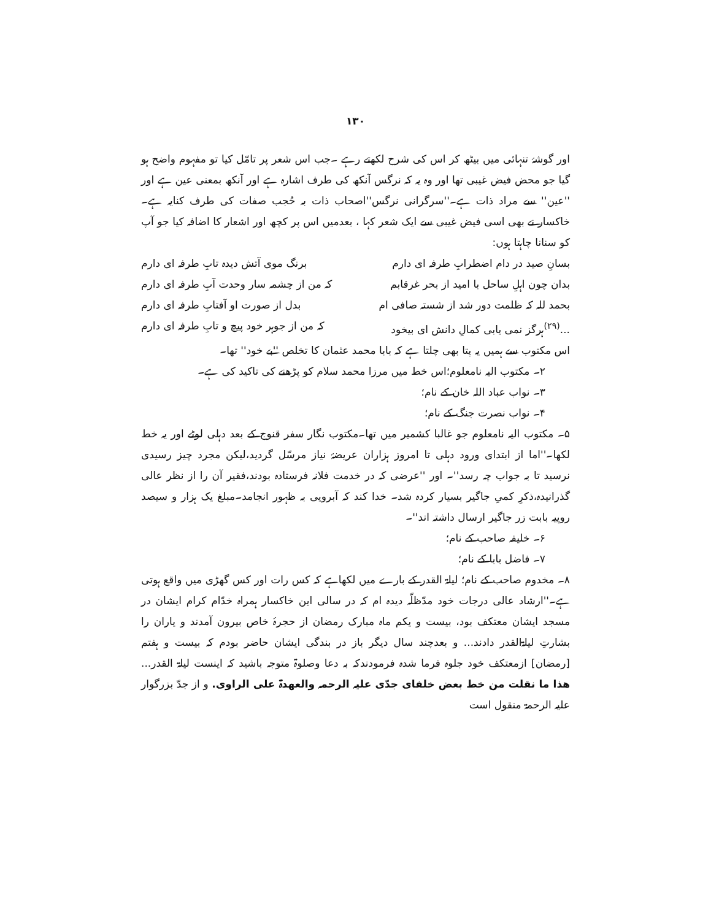۱۳۰
اور گوشۂ تنہائی میں بیٹھ کر اس کی شرح لکھتے رہے ۔جب اس شعر پر تامّل کیا تو مفہوم واضح ہو گیا جو محض فیض غیبی تھا اور وہ یہ کہ نرگس آنکھ کی طرف اشارہ ہے اور آنکھ بمعنی عین ہے اور ''عین'' سے مراد ذات ہے۔''سرگرانی نرگس''اصحاب ذات بہ حُجب صفات کی طرف کنایہ ہے۔خاکسار نے بھی اسی فیض غیبی سے ایک شعر کہا ، بعدمیں اس پر کچھ اور اشعار کا اضافہ کیا جو آپ کو سنانا چاہتا ہوں:
بسانِ صید در دام اضطرابِ طرفہ ای دارم برنگ موی آتش دیدہ تابِ طرفہ ای دارم
بدان چون اہلِ ساحل با امید از بحر غرقابم کہ من از چشمہ سار وحدت آبِ طرفہ ای دارم
بحمد للہ کہ ظلمت دور شد از شستہ صافی ام بدل از صورت او آفتابِ طرفہ ای دارم
...<sup>(۲۹)</sup>ہرگز نمی یابی کمالِ دانش ای بیخود کہ من از جوہر خود پیچ و تابِ طرفہ ای دارم
اس مکتوب سے ہمیں یہ پتا بھی چلتا ہے کہ بابا محمد عثمان کا تخلص ''بے خود'' تھا۔
۲۔ مکتوب الیہ نامعلوم؛اس خط میں مرزا محمد سلام کو پڑھنے کی تاکید کی ہے۔
۳۔ نواب عباد اللہ خان کے نام؛
۴۔ نواب نصرت جنگ کے نام؛
۵۔ مکتوب الیہ نامعلوم جو غالبا کشمیر میں تھا۔مکتوب نگار سفر قنوج کے بعد دہلی لوٹے اور یہ خط لکھا۔''اما از ابتدای ورود دہلی تا امروز ہزاران عریضۂ نیاز مرسّل گردید،لیکن مجرد چیز رسیدی نرسید تا بہ جواب چہ رسد''۔ اور ''عرضی کہ در خدمت فلانہ فرستادہ بودند،فقیر آن را از نظر عالی گذرانیدہ،ذکرِ کمیِ جاگیر بسیار کردہ شد۔ خدا کند کہ آبرویی بہ ظہور انجامد۔مبلغ یک ہزار و سیصد روپیہ بابت زر جاگیر ارسال داشتہ اند''۔
۶۔ خلیفہ صاحب کے نام؛
۷۔ فاضل بابا کے نام؛
۸۔ مخدوم صاحب کے نام؛ لیلۃ القدر کے بارے میں لکھاہے کہ کس رات اور کس گھڑی میں واقع ہوتی ہے۔''ارشاد عالی درجات خود مدّظلّہ دیدہ ام کہ در سالی این خاکسار ہمراہ خدّام کرام ایشان در مسجد ایشان معتکف بود، بیست و یکم ماہ مبارک رمضان از حجرۂ خاص بیرون آمدند و یاران را بشارتِ لیلۃالقدر دادند... و بعدچند سال دیگر باز در بندگی ایشان حاضر بودم کہ بیست و ہفتم [رمضان] ازمعتکف خود جلوہ فرما شدہ فرمودندکہ بہ دعا وصلوۃ متوجہ باشید کہ اینست لیلۃ القدر... ھذا ما نقلت من خط بعض خلفای جدّی علیہ الرحمہ والعھدۃ علی الراوی. و از جدّ بزرگوار علیہ الرحمۃ منقول است